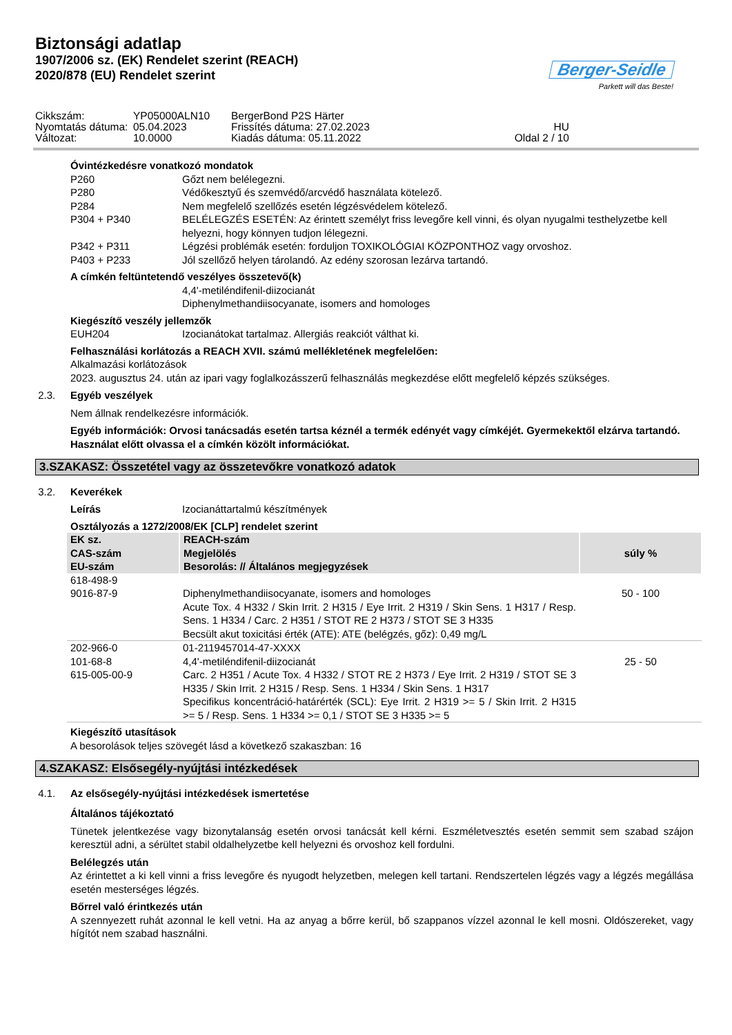Biztonsági adatlap
1907/2006 sz. (EK) Rendelet szerint (REACH)
2020/878 (EU) Rendelet szerint
Berger-Seidle
Parkett will das Beste!
Cikkszám:
YP05000ALN10
BergerBond P2S Härter
Nyomtatás dátuma:
05.04.2023
Frissítés dátuma: 27.02.2023
HU
Változat:
10.0000
Kiadás dátuma: 05.11.2022
Oldal 2 / 10
Óvintézkedésre vonatkozó mondatok
P260 Gőzt nem belélegezni.
P280 Védőkesztyű és szemvédő/arcvédő használata kötelező.
P284 Nem megfelelő szellőzés esetén légzésvédelem kötelező.
P304 + P340 BELÉLEGZÉS ESETÉN: Az érintett személyt friss levegőre kell vinni, és olyan nyugalmi testhelyzetbe kell helyezni, hogy könnyen tudjon lélegezni.
P342 + P311 Légzési problémák esetén: forduljon TOXIKOLÓGIAI KÖZPONTHOZ vagy orvoshoz.
P403 + P233 Jól szellőző helyen tárolandó. Az edény szorosan lezárva tartandó.
A címkén feltüntetendő veszélyes összetevő(k)
4,4'-metiléndifenil-diizocianát
Diphenylmethandiisocyanate, isomers and homologes
Kiegészítő veszély jellemzők
EUH204 Izocianátokat tartalmaz. Allergiás reakciót válthat ki.
Felhasználási korlátozás a REACH XVII. számú mellékletének megfelelően:
Alkalmazási korlátozások
2023. augusztus 24. után az ipari vagy foglalkozásszerű felhasználás megkezdése előtt megfelelő képzés szükséges.
2.3. Egyéb veszélyek
Nem állnak rendelkezésre információk.
Egyéb információk: Orvosi tanácsadás esetén tartsa kéznél a termék edényét vagy címkéjét. Gyermekektől elzárva tartandó. Használat előtt olvassa el a címkén közölt információkat.
3.SZAKASZ: Összetétel vagy az összetevőkre vonatkozó adatok
3.2. Keverékek
Leírás Izocianáttartalmú készítmények
Osztályozás a 1272/2008/EK [CLP] rendelet szerint
| EK sz. CAS-szám EU-szám | REACH-szám Megjelölés Besorolás: // Általános megjegyzések | súly % |
| --- | --- | --- |
| 618-498-9 9016-87-9 | Diphenylmethandiisocyanate, isomers and homologes Acute Tox. 4 H332 / Skin Irrit. 2 H315 / Eye Irrit. 2 H319 / Skin Sens. 1 H317 / Resp. Sens. 1 H334 / Carc. 2 H351 / STOT RE 2 H373 / STOT SE 3 H335 Becsült akut toxicitási érték (ATE): ATE (belégzés, gőz): 0,49 mg/L | 50 - 100 |
| 202-966-0 101-68-8 615-005-00-9 | 01-2119457014-47-XXXX 4,4'-metiléndifenil-diizocianát Carc. 2 H351 / Acute Tox. 4 H332 / STOT RE 2 H373 / Eye Irrit. 2 H319 / STOT SE 3 H335 / Skin Irrit. 2 H315 / Resp. Sens. 1 H334 / Skin Sens. 1 H317 Specifikus koncentráció-határérték (SCL): Eye Irrit. 2 H319 >= 5 / Skin Irrit. 2 H315 >= 5 / Resp. Sens. 1 H334 >= 0,1 / STOT SE 3 H335 >= 5 | 25 - 50 |
Kiegészítő utasítások
A besorolások teljes szövegét lásd a következő szakaszban: 16
4.SZAKASZ: Elsősegély-nyújtási intézkedések
4.1. Az elsősegély-nyújtási intézkedések ismertetése
Általános tájékoztató
Tünetek jelentkezése vagy bizonytalanság esetén orvosi tanácsát kell kérni. Eszméletvesztés esetén semmit sem szabad szájon keresztül adni, a sérültet stabil oldalhelyzetbe kell helyezni és orvoshoz kell fordulni.
Belélegzés után
Az érintettet a ki kell vinni a friss levegőre és nyugodt helyzetben, melegen kell tartani. Rendszertelen légzés vagy a légzés megállása esetén mesterséges légzés.
Bőrrel való érintkezés után
A szennyezett ruhát azonnal le kell vetni. Ha az anyag a bőrre kerül, bő szappanos vízzel azonnal le kell mosni. Oldószereket, vagy hígítót nem szabad használni.